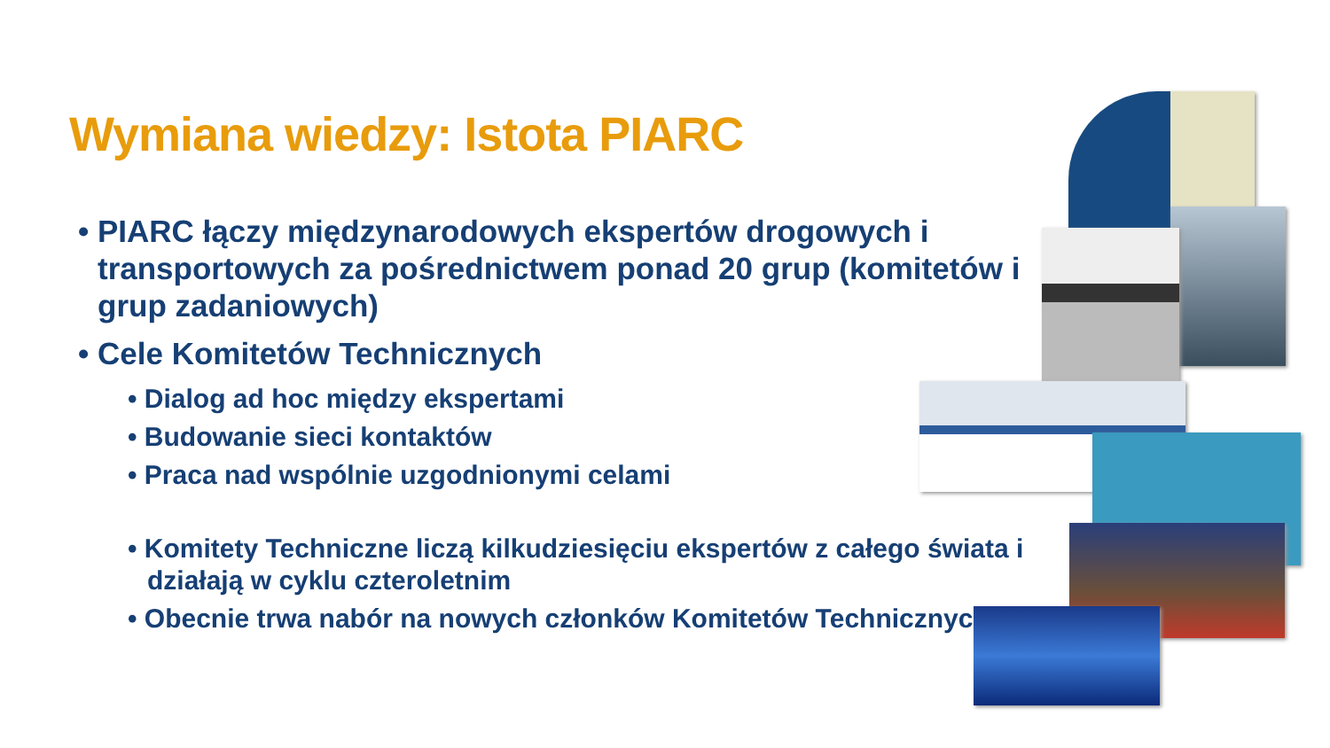Wymiana wiedzy: Istota PIARC
• PIARC łączy międzynarodowych ekspertów drogowych i transportowych za pośrednictwem ponad 20 grup (komitetów i grup zadaniowych)
• Cele Komitetów Technicznych
• Dialog ad hoc między ekspertami
• Budowanie sieci kontaktów
• Praca nad wspólnie uzgodnionymi celami
• Komitety Techniczne liczą kilkudziesięciu ekspertów z całego świata i działają w cyklu czteroletnim
• Obecnie trwa nabór na nowych członków Komitetów Technicznych